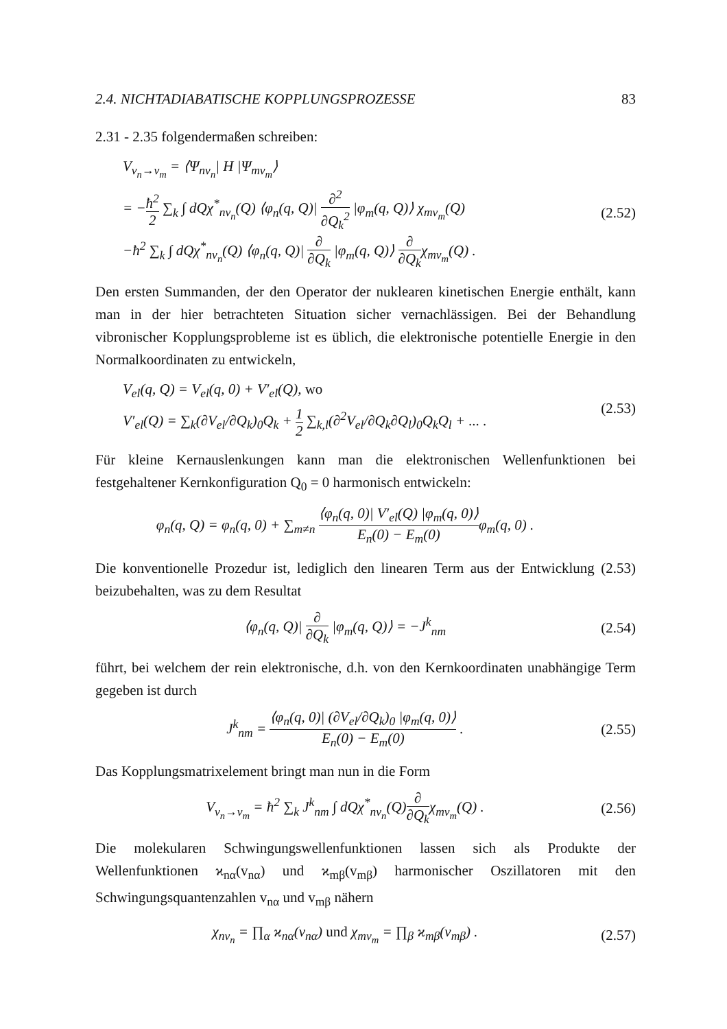2.4. NICHTADIABATISCHE KOPPLUNGSPROZESSE 83
2.31 - 2.35 folgendermaßen schreiben:
V<sub>v<sub>n</sub>→v<sub>m</sub></sub> = ⟨Ψ<sub>nν<sub>n</sub></sub>| H |Ψ<sub>mν<sub>m</sub></sub>⟩
= −ħ<sup>2</sup> 2 ∑<sub>k</sub> ∫ dQχ<sup>*</sup><sub>nν<sub>n</sub></sub>(Q) ⟨φ<sub>n</sub>(q, Q)| ∂<sup>2</sup> ∂Q<sub>k</sub><sup>2</sup> |φ<sub>m</sub>(q, Q)⟩ χ<sub>mν<sub>m</sub></sub>(Q)
−ħ<sup>2</sup> ∑<sub>k</sub> ∫ dQχ<sup>*</sup><sub>nν<sub>n</sub></sub>(Q) ⟨φ<sub>n</sub>(q, Q)| ∂ ∂Q<sub>k</sub> |φ<sub>m</sub>(q, Q)⟩ ∂ ∂Q<sub>k</sub>χ<sub>mν<sub>m</sub></sub>(Q) .
(2.52)
Den ersten Summanden, der den Operator der nuklearen kinetischen Energie enthält, kann man in der hier betrachteten Situation sicher vernachlässigen. Bei der Behandlung vibronischer Kopplungsprobleme ist es üblich, die elektronische potentielle Energie in den Normalkoordinaten zu entwickeln,
V<sub>el</sub>(q, Q) = V<sub>el</sub>(q, 0) + V′<sub>el</sub>(Q), wo
V′<sub>el</sub>(Q) = ∑<sub>k</sub>(∂V<sub>el</sub>/∂Q<sub>k</sub>)<sub>0</sub>Q<sub>k</sub> + 1 2 ∑<sub>k,l</sub>(∂<sup>2</sup>V<sub>el</sub>/∂Q<sub>k</sub>∂Q<sub>l</sub>)<sub>0</sub>Q<sub>k</sub>Q<sub>l</sub> + ... .
(2.53)
Für kleine Kernauslenkungen kann man die elektronischen Wellenfunktionen bei festgehaltener Kernkonfiguration Q<sub>0</sub> = 0 harmonisch entwickeln:
φ<sub>n</sub>(q, Q) = φ<sub>n</sub>(q, 0) + ∑<sub>m≠n</sub> ⟨φ<sub>n</sub>(q, 0)| V′<sub>el</sub>(Q) |φ<sub>m</sub>(q, 0)⟩ E<sub>n</sub>(0) − E<sub>m</sub>(0) φ<sub>m</sub>(q, 0) .
Die konventionelle Prozedur ist, lediglich den linearen Term aus der Entwicklung (2.53) beizubehalten, was zu dem Resultat
⟨φ<sub>n</sub>(q, Q)| ∂ ∂Q<sub>k</sub> |φ<sub>m</sub>(q, Q)⟩ = −J<sup>k</sup><sub>nm</sub>
(2.54)
führt, bei welchem der rein elektronische, d.h. von den Kernkoordinaten unabhängige Term gegeben ist durch
J<sup>k</sup><sub>nm</sub> = ⟨φ<sub>n</sub>(q, 0)| (∂V<sub>el</sub>/∂Q<sub>k</sub>)<sub>0</sub> |φ<sub>m</sub>(q, 0)⟩ E<sub>n</sub>(0) − E<sub>m</sub>(0) .
(2.55)
Das Kopplungsmatrixelement bringt man nun in die Form
V<sub>v<sub>n</sub>→v<sub>m</sub></sub> = ħ<sup>2</sup> ∑<sub>k</sub> J<sup>k</sup><sub>nm</sub> ∫ dQχ<sup>*</sup><sub>nν<sub>n</sub></sub>(Q)∂ ∂Q<sub>k</sub>χ<sub>mν<sub>m</sub></sub>(Q) .
(2.56)
Die molekularen Schwingungswellenfunktionen lassen sich als Produkte der Wellenfunktionen ϰ<sub>nα</sub>(v<sub>nα</sub>) und ϰ<sub>mβ</sub>(v<sub>mβ</sub>) harmonischer Oszillatoren mit den Schwingungsquantenzahlen v<sub>nα</sub> und v<sub>mβ</sub> nähern
χ<sub>nν<sub>n</sub></sub> = ∏<sub>α</sub> ϰ<sub>nα</sub>(v<sub>nα</sub>) und χ<sub>mν<sub>m</sub></sub> = ∏<sub>β</sub> ϰ<sub>mβ</sub>(v<sub>mβ</sub>) .
(2.57)